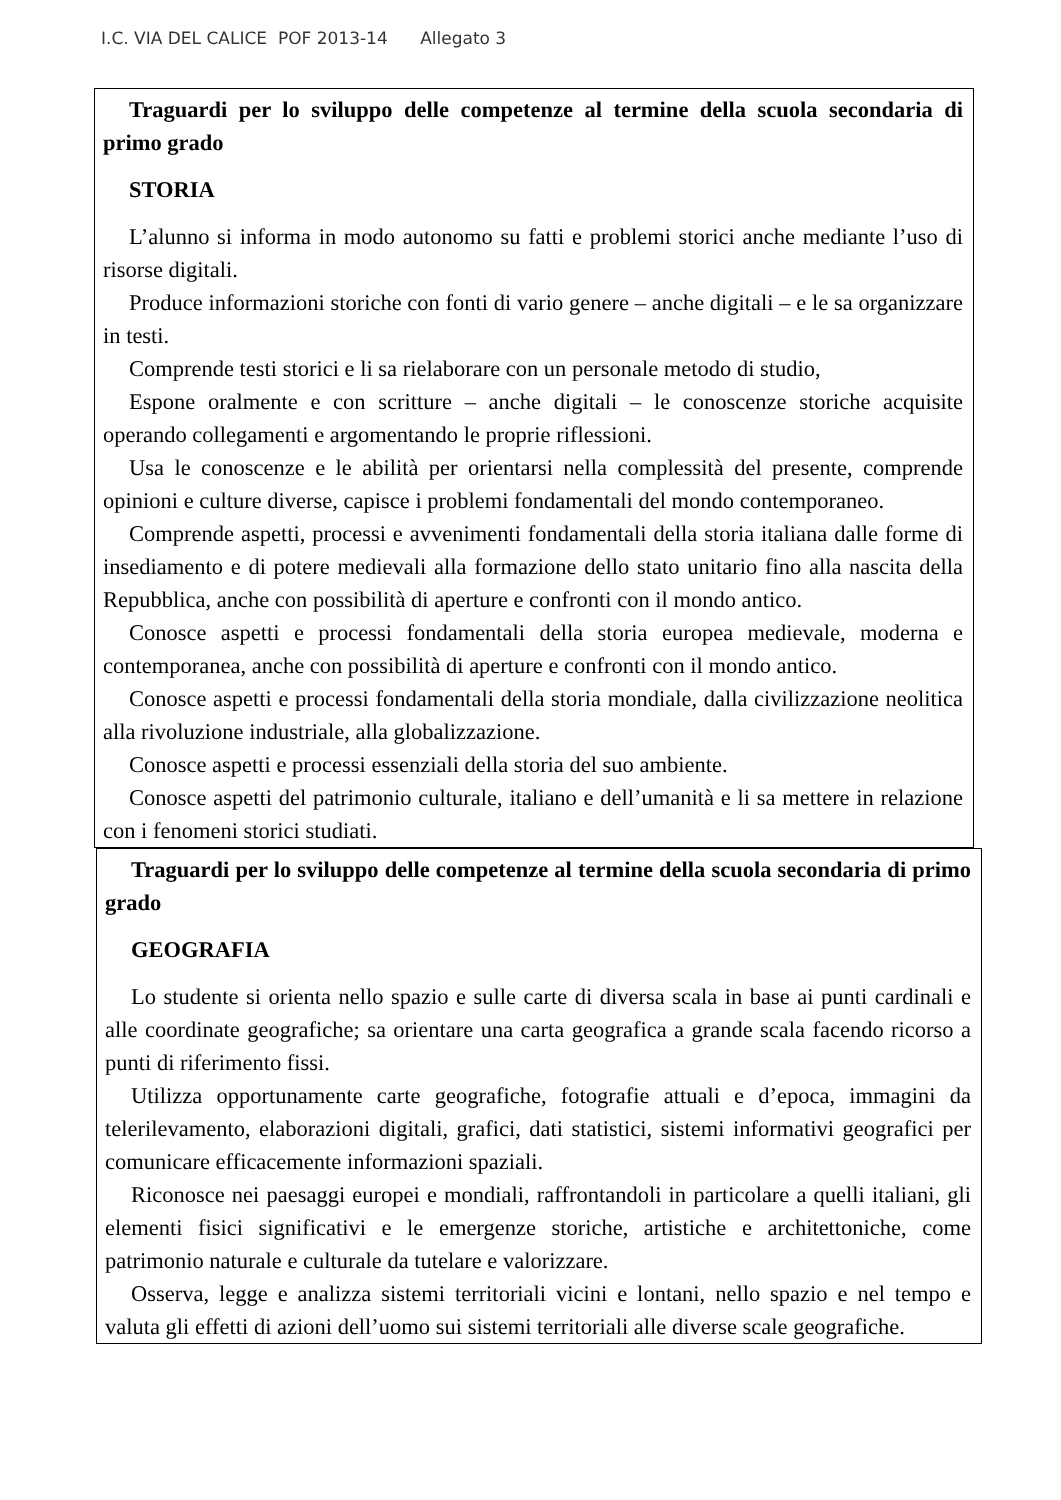I.C. VIA DEL CALICE POF 2013-14 Allegato 3
Traguardi per lo sviluppo delle competenze al termine della scuola secondaria di primo grado
STORIA
L’alunno si informa in modo autonomo su fatti e problemi storici anche mediante l’uso di risorse digitali.
Produce informazioni storiche con fonti di vario genere – anche digitali – e le sa organizzare in testi.
Comprende testi storici e li sa rielaborare con un personale metodo di studio,
Espone oralmente e con scritture – anche digitali – le conoscenze storiche acquisite operando collegamenti e argomentando le proprie riflessioni.
Usa le conoscenze e le abilità per orientarsi nella complessità del presente, comprende opinioni e culture diverse, capisce i problemi fondamentali del mondo contemporaneo.
Comprende aspetti, processi e avvenimenti fondamentali della storia italiana dalle forme di insediamento e di potere medievali alla formazione dello stato unitario fino alla nascita della Repubblica, anche con possibilità di aperture e confronti con il mondo antico.
Conosce aspetti e processi fondamentali della storia europea medievale, moderna e contemporanea, anche con possibilità di aperture e confronti con il mondo antico.
Conosce aspetti e processi fondamentali della storia mondiale, dalla civilizzazione neolitica alla rivoluzione industriale, alla globalizzazione.
Conosce aspetti e processi essenziali della storia del suo ambiente.
Conosce aspetti del patrimonio culturale, italiano e dell’umanità e li sa mettere in relazione con i fenomeni storici studiati.
Traguardi per lo sviluppo delle competenze al termine della scuola secondaria di primo grado
GEOGRAFIA
Lo studente si orienta nello spazio e sulle carte di diversa scala in base ai punti cardinali e alle coordinate geografiche; sa orientare una carta geografica a grande scala facendo ricorso a punti di riferimento fissi.
Utilizza opportunamente carte geografiche, fotografie attuali e d’epoca, immagini da telerilevamento, elaborazioni digitali, grafici, dati statistici, sistemi informativi geografici per comunicare efficacemente informazioni spaziali.
Riconosce nei paesaggi europei e mondiali, raffrontandoli in particolare a quelli italiani, gli elementi fisici significativi e le emergenze storiche, artistiche e architettoniche, come patrimonio naturale e culturale da tutelare e valorizzare.
Osserva, legge e analizza sistemi territoriali vicini e lontani, nello spazio e nel tempo e valuta gli effetti di azioni dell’uomo sui sistemi territoriali alle diverse scale geografiche.